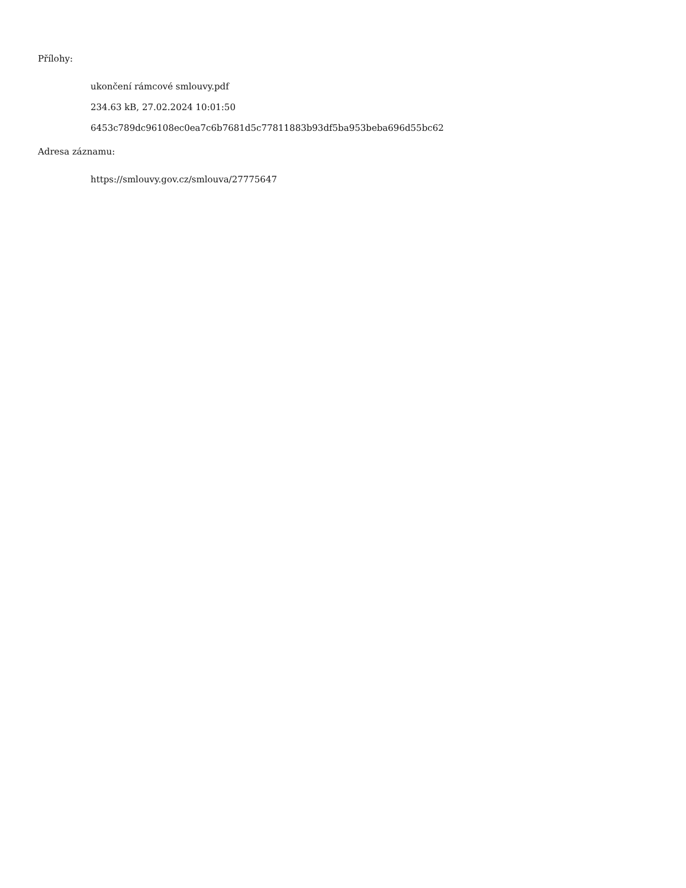Přílohy:
ukončení rámcové smlouvy.pdf
234.63 kB, 27.02.2024 10:01:50
6453c789dc96108ec0ea7c6b7681d5c77811883b93df5ba953beba696d55bc62
Adresa záznamu:
https://smlouvy.gov.cz/smlouva/27775647